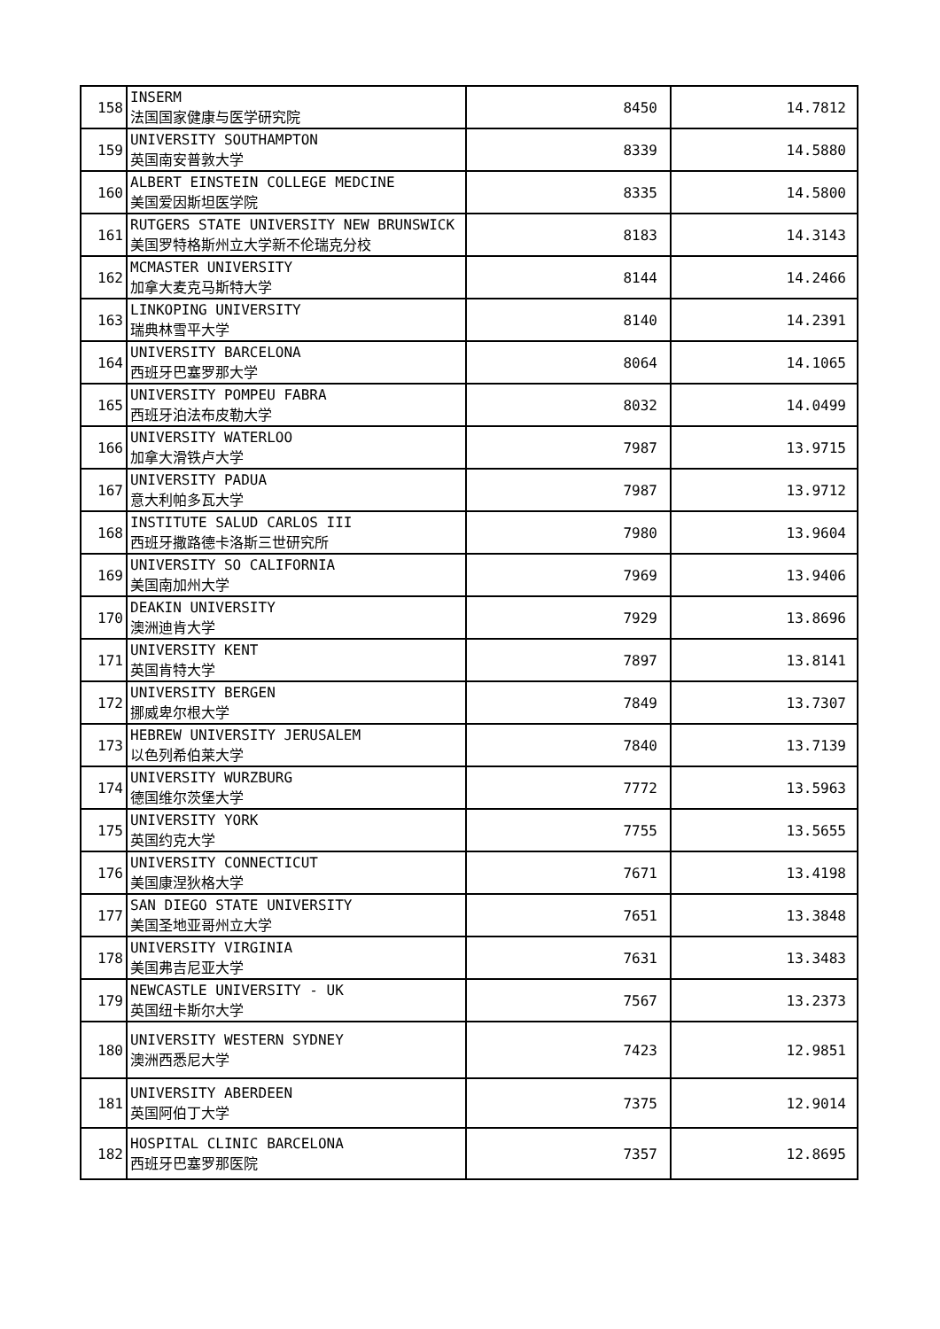| 158 | INSERM 法国国家健康与医学研究院 | 8450 | 14.7812 |
| 159 | UNIVERSITY SOUTHAMPTON 英国南安普敦大学 | 8339 | 14.5880 |
| 160 | ALBERT EINSTEIN COLLEGE MEDCINE 美国爱因斯坦医学院 | 8335 | 14.5800 |
| 161 | RUTGERS STATE UNIVERSITY NEW BRUNSWICK 美国罗特格斯州立大学新不伦瑞克分校 | 8183 | 14.3143 |
| 162 | MCMASTER UNIVERSITY 加拿大麦克马斯特大学 | 8144 | 14.2466 |
| 163 | LINKOPING UNIVERSITY 瑞典林雪平大学 | 8140 | 14.2391 |
| 164 | UNIVERSITY BARCELONA 西班牙巴塞罗那大学 | 8064 | 14.1065 |
| 165 | UNIVERSITY POMPEU FABRA 西班牙泊法布皮勒大学 | 8032 | 14.0499 |
| 166 | UNIVERSITY WATERLOO 加拿大滑铁卢大学 | 7987 | 13.9715 |
| 167 | UNIVERSITY PADUA 意大利帕多瓦大学 | 7987 | 13.9712 |
| 168 | INSTITUTE SALUD CARLOS III 西班牙撒路德卡洛斯三世研究所 | 7980 | 13.9604 |
| 169 | UNIVERSITY SO CALIFORNIA 美国南加州大学 | 7969 | 13.9406 |
| 170 | DEAKIN UNIVERSITY 澳洲迪肯大学 | 7929 | 13.8696 |
| 171 | UNIVERSITY KENT 英国肯特大学 | 7897 | 13.8141 |
| 172 | UNIVERSITY BERGEN 挪威卑尔根大学 | 7849 | 13.7307 |
| 173 | HEBREW UNIVERSITY JERUSALEM 以色列希伯莱大学 | 7840 | 13.7139 |
| 174 | UNIVERSITY WURZBURG 德国维尔茨堡大学 | 7772 | 13.5963 |
| 175 | UNIVERSITY YORK 英国约克大学 | 7755 | 13.5655 |
| 176 | UNIVERSITY CONNECTICUT 美国康涅狄格大学 | 7671 | 13.4198 |
| 177 | SAN DIEGO STATE UNIVERSITY 美国圣地亚哥州立大学 | 7651 | 13.3848 |
| 178 | UNIVERSITY VIRGINIA 美国弗吉尼亚大学 | 7631 | 13.3483 |
| 179 | NEWCASTLE UNIVERSITY - UK 英国纽卡斯尔大学 | 7567 | 13.2373 |
| 180 | UNIVERSITY WESTERN SYDNEY 澳洲西悉尼大学 | 7423 | 12.9851 |
| 181 | UNIVERSITY ABERDEEN 英国阿伯丁大学 | 7375 | 12.9014 |
| 182 | HOSPITAL CLINIC BARCELONA 西班牙巴塞罗那医院 | 7357 | 12.8695 |